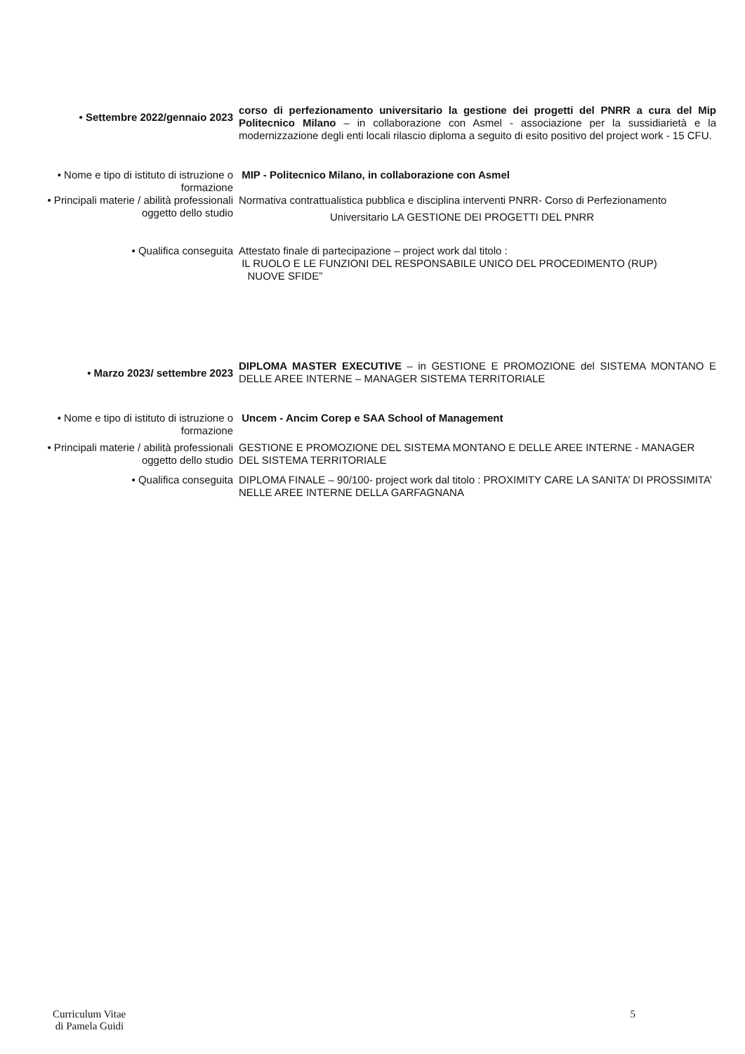• Settembre 2022/gennaio 2023
corso di perfezionamento universitario la gestione dei progetti del PNRR a cura del Mip Politecnico Milano – in collaborazione con Asmel - associazione per la sussidiarietà e la modernizzazione degli enti locali rilascio diploma a seguito di esito positivo del project work - 15 CFU.
• Nome e tipo di istituto di istruzione o formazione
MIP - Politecnico Milano, in collaborazione con Asmel
• Principali materie / abilità professionali oggetto dello studio
Normativa contrattualistica pubblica e disciplina interventi PNRR- Corso di Perfezionamento
Universitario LA GESTIONE DEI PROGETTI DEL PNRR
• Qualifica conseguita Attestato finale di partecipazione – project work dal titolo :
IL RUOLO E LE FUNZIONI DEL RESPONSABILE UNICO DEL PROCEDIMENTO (RUP)
NUOVE SFIDE”
• Marzo 2023/ settembre 2023
DIPLOMA MASTER EXECUTIVE – in GESTIONE E PROMOZIONE del SISTEMA MONTANO E DELLE AREE INTERNE – MANAGER SISTEMA TERRITORIALE
• Nome e tipo di istituto di istruzione o formazione
Uncem - Ancim Corep e SAA School of Management
• Principali materie / abilità professionali oggetto dello studio
GESTIONE E PROMOZIONE DEL SISTEMA MONTANO E DELLE AREE INTERNE - MANAGER DEL SISTEMA TERRITORIALE
• Qualifica conseguita DIPLOMA FINALE – 90/100- project work dal titolo : PROXIMITY CARE LA SANITA’ DI PROSSIMITA’ NELLE AREE INTERNE DELLA GARFAGNANA
Curriculum Vitae
di Pamela Guidi
5